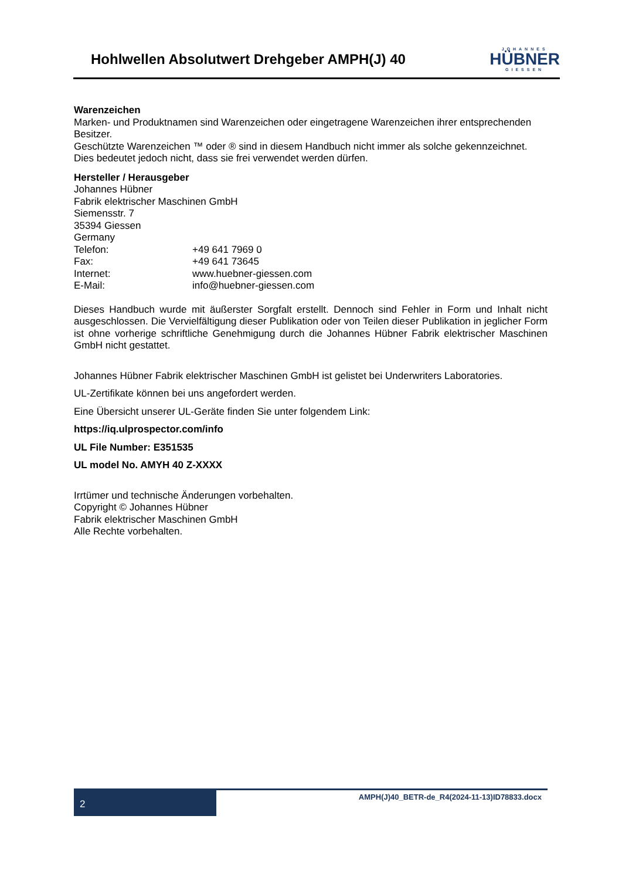Hohlwellen Absolutwert Drehgeber AMPH(J) 40
JOHANNES
HÜBNER
GIESSEN
Warenzeichen
Marken- und Produktnamen sind Warenzeichen oder eingetragene Warenzeichen ihrer entsprechenden Besitzer.
Geschützte Warenzeichen ™ oder ® sind in diesem Handbuch nicht immer als solche gekennzeichnet. Dies bedeutet jedoch nicht, dass sie frei verwendet werden dürfen.
Hersteller / Herausgeber
Johannes Hübner
Fabrik elektrischer Maschinen GmbH
Siemensstr. 7
35394 Giessen
Germany
Telefon: +49 641 7969 0
Fax: +49 641 73645
Internet: www.huebner-giessen.com
E-Mail: info@huebner-giessen.com
Dieses Handbuch wurde mit äußerster Sorgfalt erstellt. Dennoch sind Fehler in Form und Inhalt nicht ausgeschlossen. Die Vervielfältigung dieser Publikation oder von Teilen dieser Publikation in jeglicher Form ist ohne vorherige schriftliche Genehmigung durch die Johannes Hübner Fabrik elektrischer Maschinen GmbH nicht gestattet.
Johannes Hübner Fabrik elektrischer Maschinen GmbH ist gelistet bei Underwriters Laboratories.
UL-Zertifikate können bei uns angefordert werden.
Eine Übersicht unserer UL-Geräte finden Sie unter folgendem Link:
https://iq.ulprospector.com/info
UL File Number: E351535
UL model No. AMYH 40 Z-XXXX
Irrtümer und technische Änderungen vorbehalten.
Copyright © Johannes Hübner
Fabrik elektrischer Maschinen GmbH
Alle Rechte vorbehalten.
2
AMPH(J)40_BETR-de_R4(2024-11-13)ID78833.docx